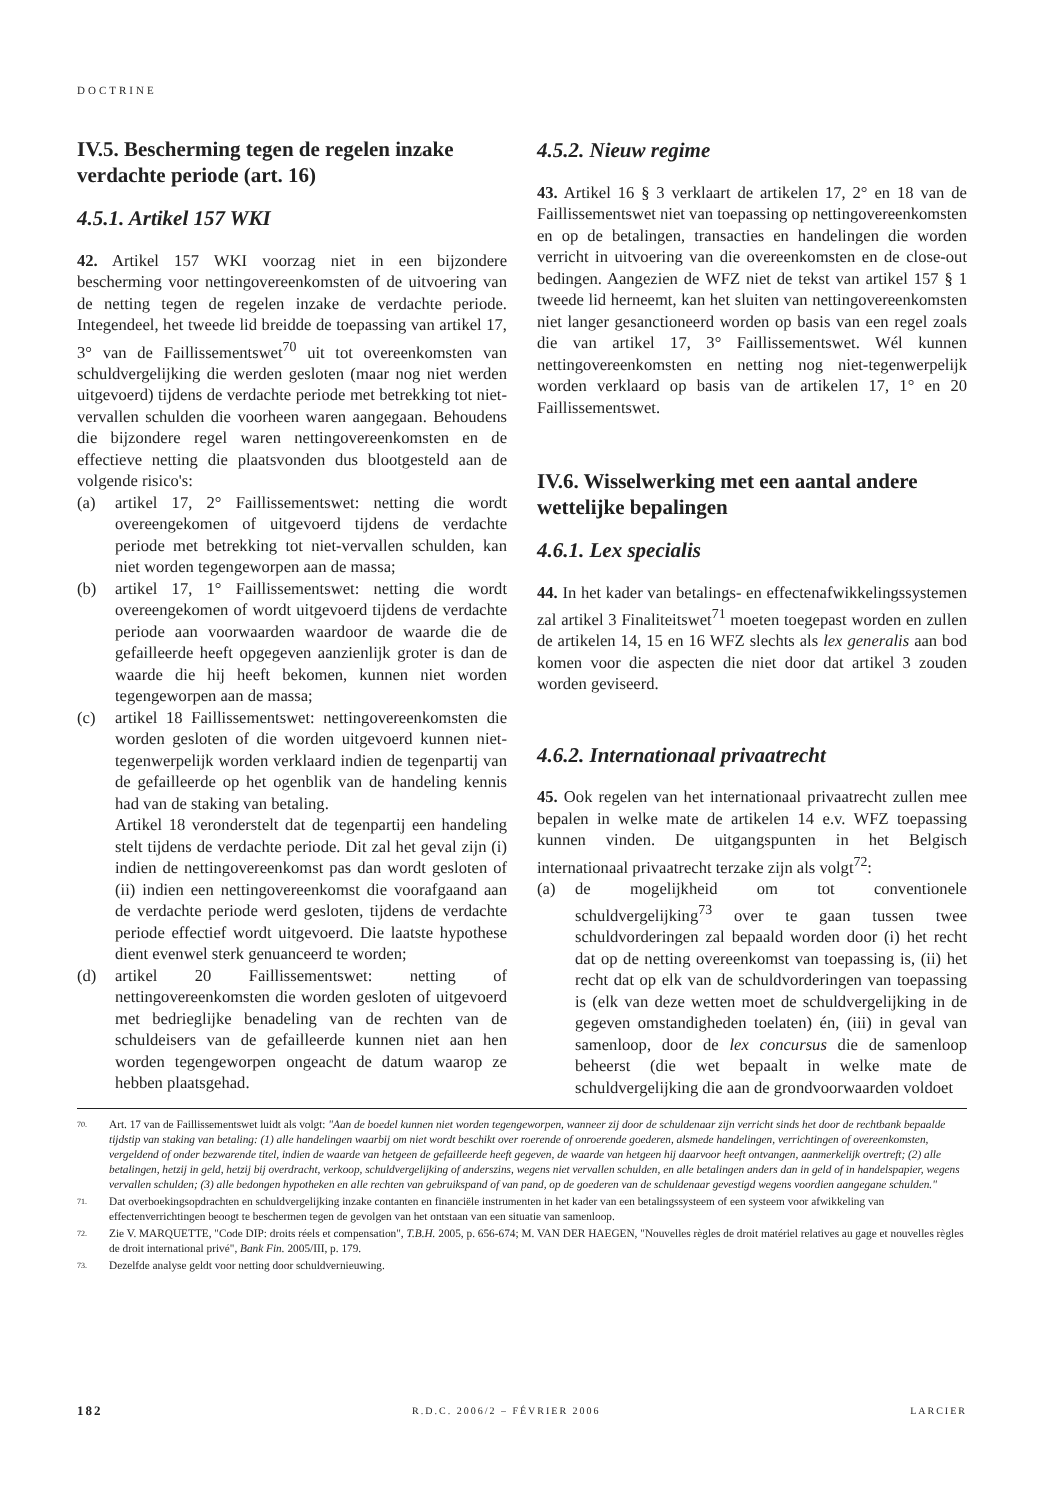DOCTRINE
IV.5. Bescherming tegen de regelen inzake verdachte periode (art. 16)
4.5.1. Artikel 157 WKI
42. Artikel 157 WKI voorzag niet in een bijzondere bescherming voor nettingovereenkomsten of de uitvoering van de netting tegen de regelen inzake de verdachte periode. Integendeel, het tweede lid breidde de toepassing van artikel 17, 3° van de Faillissementswet<sup>70</sup> uit tot overeenkomsten van schuldvergelijking die werden gesloten (maar nog niet werden uitgevoerd) tijdens de verdachte periode met betrekking tot niet-vervallen schulden die voorheen waren aangegaan. Behoudens die bijzondere regel waren nettingovereenkomsten en de effectieve netting die plaatsvonden dus blootgesteld aan de volgende risico's:
(a) artikel 17, 2° Faillissementswet: netting die wordt overeengekomen of uitgevoerd tijdens de verdachte periode met betrekking tot niet-vervallen schulden, kan niet worden tegengeworpen aan de massa;
(b) artikel 17, 1° Faillissementswet: netting die wordt overeengekomen of wordt uitgevoerd tijdens de verdachte periode aan voorwaarden waardoor de waarde die de gefailleerde heeft opgegeven aanzienlijk groter is dan de waarde die hij heeft bekomen, kunnen niet worden tegengeworpen aan de massa;
(c) artikel 18 Faillissementswet: nettingovereenkomsten die worden gesloten of die worden uitgevoerd kunnen niet-tegenwerpelijk worden verklaard indien de tegenpartij van de gefailleerde op het ogenblik van de handeling kennis had van de staking van betaling.
Artikel 18 veronderstelt dat de tegenpartij een handeling stelt tijdens de verdachte periode. Dit zal het geval zijn (i) indien de nettingovereenkomst pas dan wordt gesloten of (ii) indien een nettingovereenkomst die voorafgaand aan de verdachte periode werd gesloten, tijdens de verdachte periode effectief wordt uitgevoerd. Die laatste hypothese dient evenwel sterk genuanceerd te worden;
(d) artikel 20 Faillissementswet: netting of nettingovereenkomsten die worden gesloten of uitgevoerd met bedrieglijke benadeling van de rechten van de schuldeisers van de gefailleerde kunnen niet aan hen worden tegengeworpen ongeacht de datum waarop ze hebben plaatsgehad.
4.5.2. Nieuw regime
43. Artikel 16 § 3 verklaart de artikelen 17, 2° en 18 van de Faillissementswet niet van toepassing op nettingovereenkomsten en op de betalingen, transacties en handelingen die worden verricht in uitvoering van die overeenkomsten en de close-out bedingen. Aangezien de WFZ niet de tekst van artikel 157 § 1 tweede lid herneemt, kan het sluiten van nettingovereenkomsten niet langer gesanctioneerd worden op basis van een regel zoals die van artikel 17, 3° Faillissementswet. Wél kunnen nettingovereenkomsten en netting nog niet-tegenwerpelijk worden verklaard op basis van de artikelen 17, 1° en 20 Faillissementswet.
IV.6. Wisselwerking met een aantal andere wettelijke bepalingen
4.6.1. Lex specialis
44. In het kader van betalings- en effectenafwikkelingssystemen zal artikel 3 Finaliteitswet<sup>71</sup> moeten toegepast worden en zullen de artikelen 14, 15 en 16 WFZ slechts als lex generalis aan bod komen voor die aspecten die niet door dat artikel 3 zouden worden geviseerd.
4.6.2. Internationaal privaatrecht
45. Ook regelen van het internationaal privaatrecht zullen mee bepalen in welke mate de artikelen 14 e.v. WFZ toepassing kunnen vinden. De uitgangspunten in het Belgisch internationaal privaatrecht terzake zijn als volgt<sup>72</sup>:
(a) de mogelijkheid om tot conventionele schuldvergelijking<sup>73</sup> over te gaan tussen twee schuldvorderingen zal bepaald worden door (i) het recht dat op de netting overeenkomst van toepassing is, (ii) het recht dat op elk van de schuldvorderingen van toepassing is (elk van deze wetten moet de schuldvergelijking in de gegeven omstandigheden toelaten) én, (iii) in geval van samenloop, door de lex concursus die de samenloop beheerst (die wet bepaalt in welke mate de schuldvergelijking die aan de grondvoorwaarden voldoet
<sup>70.</sup> Art. 17 van de Faillissementswet luidt als volgt: "Aan de boedel kunnen niet worden tegengeworpen, wanneer zij door de schuldenaar zijn verricht sinds het door de rechtbank bepaalde tijdstip van staking van betaling: (1) alle handelingen waarbij om niet wordt beschikt over roerende of onroerende goederen, alsmede handelingen, verrichtingen of overeenkomsten, vergeldend of onder bezwarende titel, indien de waarde van hetgeen de gefailleerde heeft gegeven, de waarde van hetgeen hij daarvoor heeft ontvangen, aanmerkelijk overtreft; (2) alle betalingen, hetzij in geld, hetzij bij overdracht, verkoop, schuldvergelijking of anderszins, wegens niet vervallen schulden, en alle betalingen anders dan in geld of in handelspapier, wegens vervallen schulden; (3) alle bedongen hypotheken en alle rechten van gebruikspand of van pand, op de goederen van de schuldenaar gevestigd wegens voordien aangegane schulden."
<sup>71.</sup> Dat overboekingsopdrachten en schuldvergelijking inzake contanten en financiële instrumenten in het kader van een betalingssysteem of een systeem voor afwikkeling van effectenverrichtingen beoogt te beschermen tegen de gevolgen van het ontstaan van een situatie van samenloop.
<sup>72.</sup> Zie V. MARQUETTE, "Code DIP: droits réels et compensation", T.B.H. 2005, p. 656-674; M. VAN DER HAEGEN, "Nouvelles règles de droit matériel relatives au gage et nouvelles règles de droit international privé", Bank Fin. 2005/III, p. 179.
<sup>73.</sup> Dezelfde analyse geldt voor netting door schuldvernieuwing.
182 R.D.C. 2006/2 – FÉVRIER 2006 LARCIER